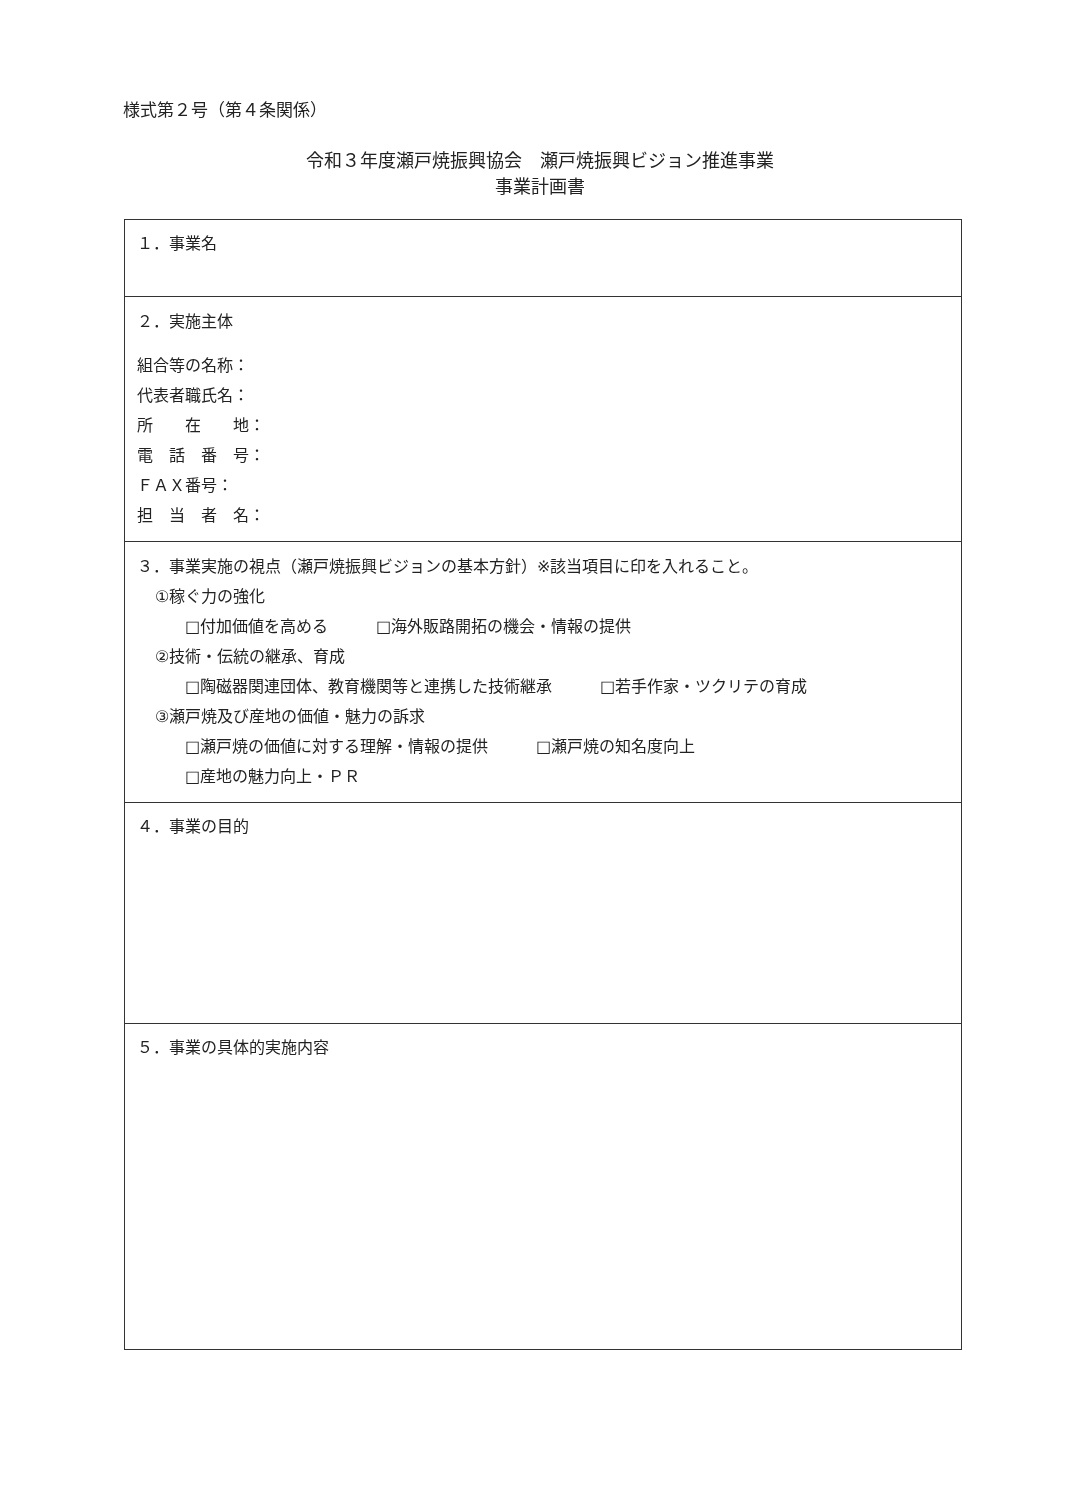様式第２号（第４条関係）
令和３年度瀬戸焼振興協会　瀬戸焼振興ビジョン推進事業
事業計画書
| １．事業名 |
| ２．実施主体 組合等の名称： 代表者職氏名： 所 在 地： 電 話 番 号： ＦＡＸ番号： 担 当 者 名： |
| ３．事業実施の視点（瀬戸焼振興ビジョンの基本方針）※該当項目に印を入れること。 ①稼ぐ力の強化 □付加価値を高める □海外販路開拓の機会・情報の提供 ②技術・伝統の継承、育成 □陶磁器関連団体、教育機関等と連携した技術継承 □若手作家・ツクリテの育成 ③瀬戸焼及び産地の価値・魅力の訴求 □瀬戸焼の価値に対する理解・情報の提供 □瀬戸焼の知名度向上 □産地の魅力向上・ＰＲ |
| ４．事業の目的 |
| ５．事業の具体的実施内容 |